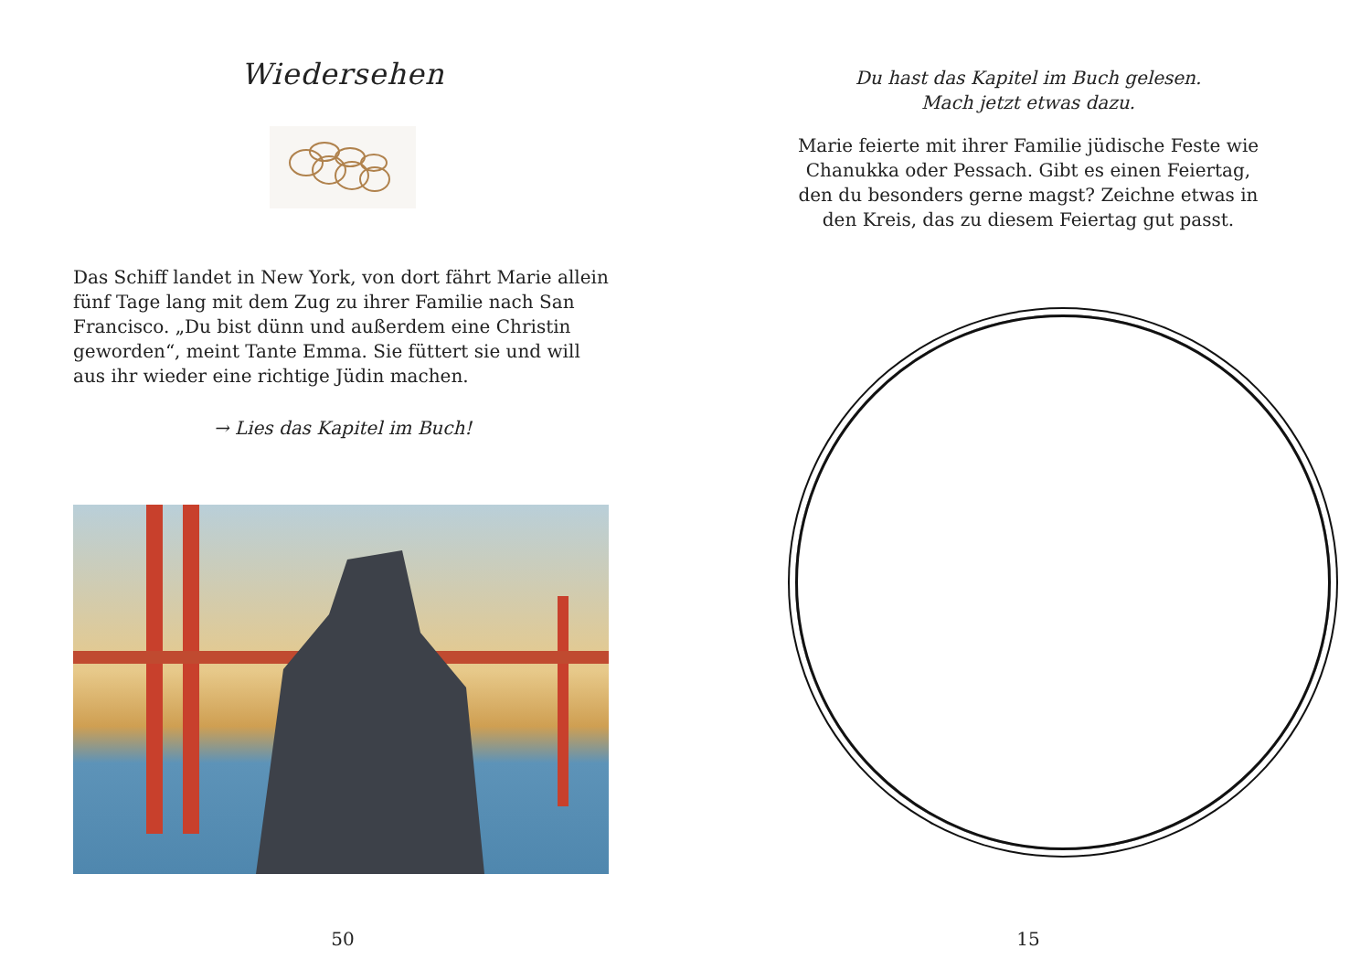Wiedersehen
Das Schiff landet in New York, von dort fährt Marie allein fünf Tage lang mit dem Zug zu ihrer Familie nach San Francisco. „Du bist dünn und außerdem eine Christin geworden“, meint Tante Emma. Sie füttert sie und will aus ihr wieder eine richtige Jüdin machen.
→ Lies das Kapitel im Buch!
50
Du hast das Kapitel im Buch gelesen.
Mach jetzt etwas dazu.
Marie feierte mit ihrer Familie jüdische Feste wie Chanukka oder Pessach. Gibt es einen Feiertag, den du besonders gerne magst? Zeichne etwas in den Kreis, das zu diesem Feiertag gut passt.
15